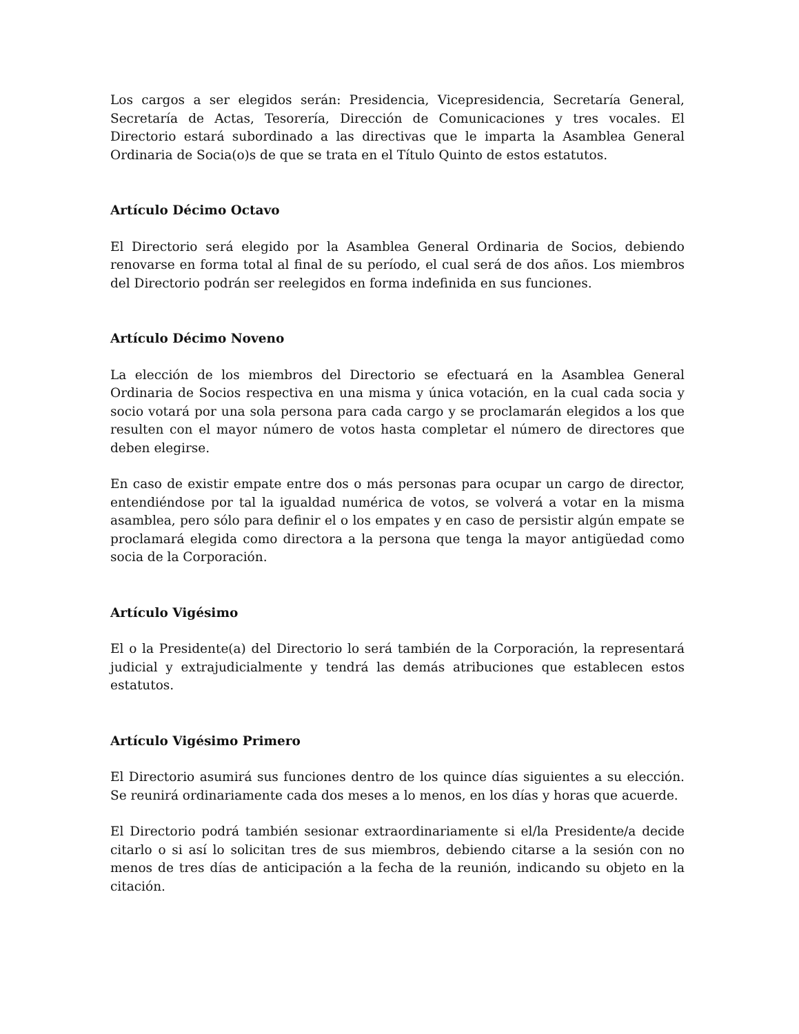Los cargos a ser elegidos serán: Presidencia, Vicepresidencia, Secretaría General, Secretaría de Actas, Tesorería, Dirección de Comunicaciones y tres vocales. El Directorio estará subordinado a las directivas que le imparta la Asamblea General Ordinaria de Socia(o)s de que se trata en el Título Quinto de estos estatutos.
Artículo Décimo Octavo
El Directorio será elegido por la Asamblea General Ordinaria de Socios, debiendo renovarse en forma total al final de su período, el cual será de dos años. Los miembros del Directorio podrán ser reelegidos en forma indefinida en sus funciones.
Artículo Décimo Noveno
La elección de los miembros del Directorio se efectuará en la Asamblea General Ordinaria de Socios respectiva en una misma y única votación, en la cual cada socia y socio votará por una sola persona para cada cargo y se proclamarán elegidos a los que resulten con el mayor número de votos hasta completar el número de directores que deben elegirse.
En caso de existir empate entre dos o más personas para ocupar un cargo de director, entendiéndose por tal la igualdad numérica de votos, se volverá a votar en la misma asamblea, pero sólo para definir el o los empates y en caso de persistir algún empate se proclamará elegida como directora a la persona que tenga la mayor antigüedad como socia de la Corporación.
Artículo Vigésimo
El o la Presidente(a) del Directorio lo será también de la Corporación, la representará judicial y extrajudicialmente y tendrá las demás atribuciones que establecen estos estatutos.
Artículo Vigésimo Primero
El Directorio asumirá sus funciones dentro de los quince días siguientes a su elección. Se reunirá ordinariamente cada dos meses a lo menos, en los días y horas que acuerde.
El Directorio podrá también sesionar extraordinariamente si el/la Presidente/a decide citarlo o si así lo solicitan tres de sus miembros, debiendo citarse a la sesión con no menos de tres días de anticipación a la fecha de la reunión, indicando su objeto en la citación.